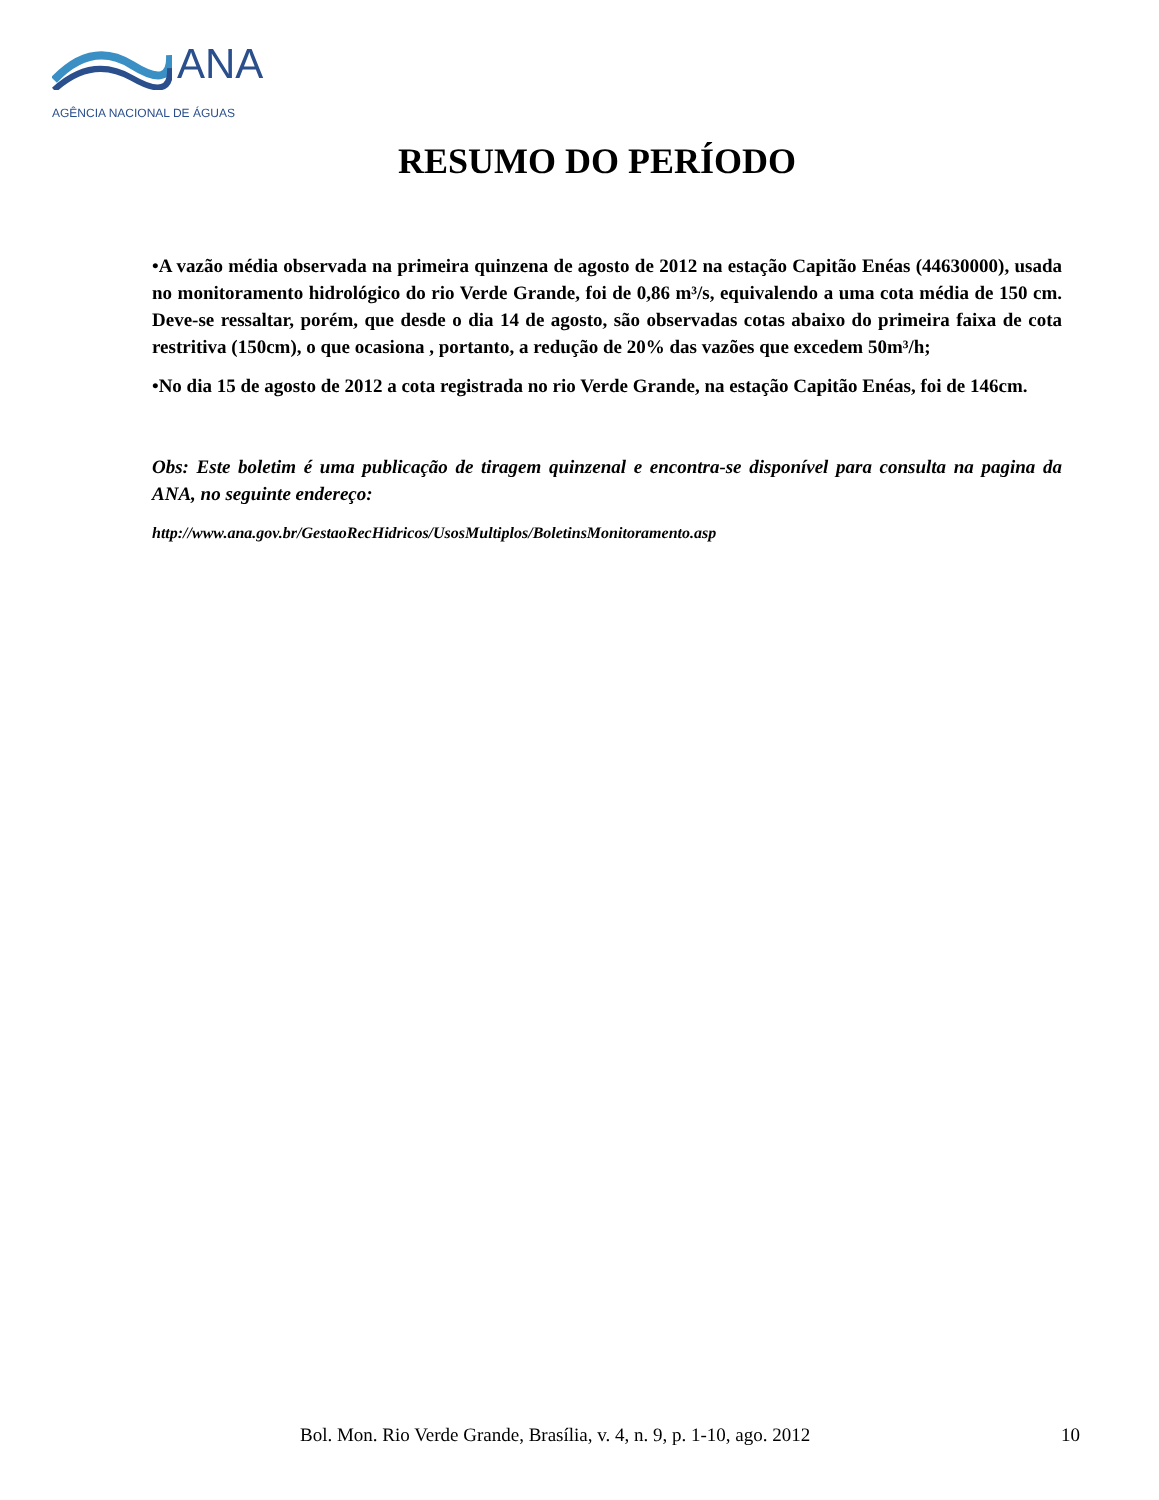ANA
AGÊNCIA NACIONAL DE ÁGUAS
RESUMO DO PERÍODO
•A vazão média observada na primeira quinzena de agosto de 2012 na estação Capitão Enéas (44630000), usada no monitoramento hidrológico do rio Verde Grande, foi de 0,86 m³/s, equivalendo a uma cota média de 150 cm. Deve-se ressaltar, porém, que desde o dia 14 de agosto, são observadas cotas abaixo do primeira faixa de cota restritiva (150cm), o que ocasiona , portanto, a redução de 20% das vazões que excedem 50m³/h;
•No dia 15 de agosto de 2012 a cota registrada no rio Verde Grande, na estação Capitão Enéas, foi de 146cm.
Obs: Este boletim é uma publicação de tiragem quinzenal e encontra-se disponível para consulta na pagina da ANA, no seguinte endereço:
http://www.ana.gov.br/GestaoRecHidricos/UsosMultiplos/BoletinsMonitoramento.asp
Bol. Mon. Rio Verde Grande, Brasília, v. 4, n. 9, p. 1-10, ago. 2012 10